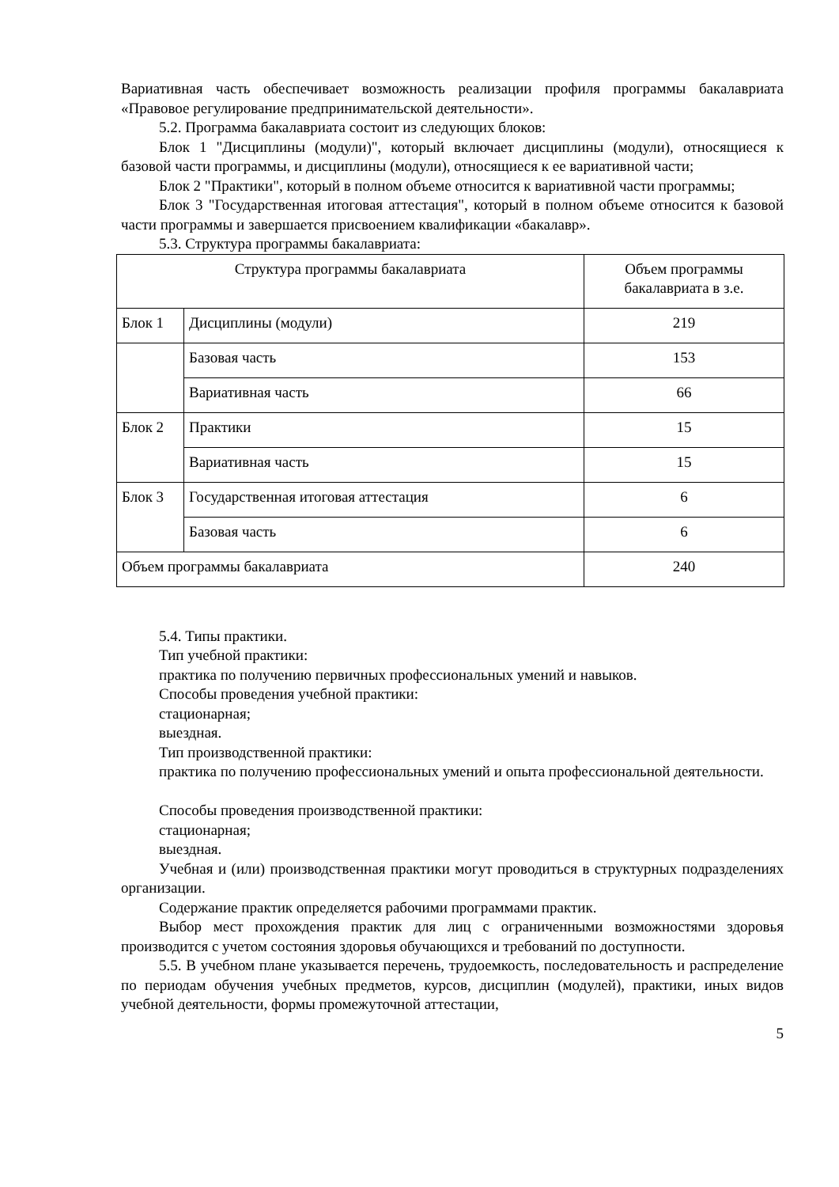Вариативная часть обеспечивает возможность реализации профиля программы бакалавриата «Правовое регулирование предпринимательской деятельности».
5.2. Программа бакалавриата состоит из следующих блоков:
Блок 1 "Дисциплины (модули)", который включает дисциплины (модули), относящиеся к базовой части программы, и дисциплины (модули), относящиеся к ее вариативной части;
Блок 2 "Практики", который в полном объеме относится к вариативной части программы;
Блок 3 "Государственная итоговая аттестация", который в полном объеме относится к базовой части программы и завершается присвоением квалификации «бакалавр».
5.3. Структура программы бакалавриата:
| Структура программы бакалавриата | | Объем программы бакалавриата в з.е. |
| Блок 1 | Дисциплины (модули) | 219 |
| | Базовая часть | 153 |
| | Вариативная часть | 66 |
| Блок 2 | Практики | 15 |
| | Вариативная часть | 15 |
| Блок 3 | Государственная итоговая аттестация | 6 |
| | Базовая часть | 6 |
| Объем программы бакалавриата | | 240 |
5.4. Типы практики.
Тип учебной практики:
практика по получению первичных профессиональных умений и навыков.
Способы проведения учебной практики:
стационарная;
выездная.
Тип производственной практики:
практика по получению профессиональных умений и опыта профессиональной деятельности.
Способы проведения производственной практики:
стационарная;
выездная.
Учебная и (или) производственная практики могут проводиться в структурных подразделениях организации.
Содержание практик определяется рабочими программами практик.
Выбор мест прохождения практик для лиц с ограниченными возможностями здоровья производится с учетом состояния здоровья обучающихся и требований по доступности.
5.5. В учебном плане указывается перечень, трудоемкость, последовательность и распределение по периодам обучения учебных предметов, курсов, дисциплин (модулей), практики, иных видов учебной деятельности, формы промежуточной аттестации,
5